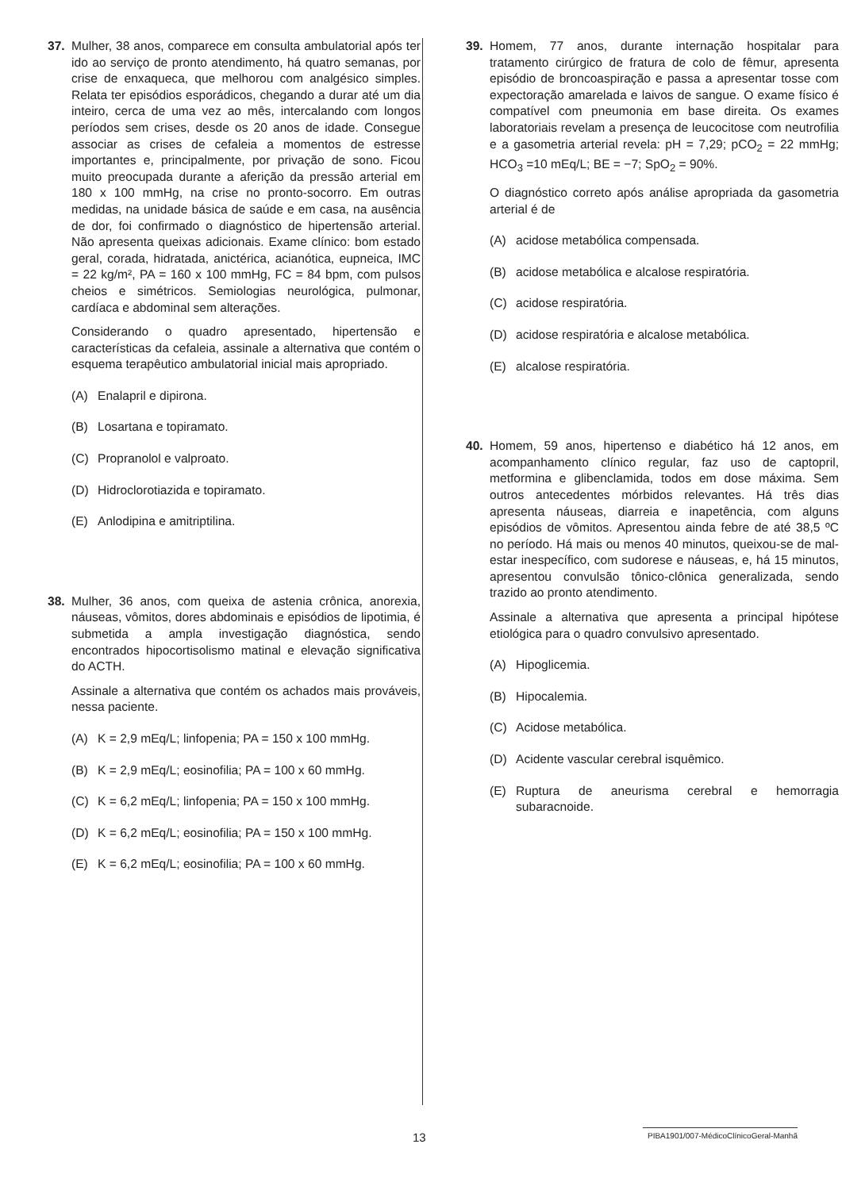37. Mulher, 38 anos, comparece em consulta ambulatorial após ter ido ao serviço de pronto atendimento, há quatro semanas, por crise de enxaqueca, que melhorou com analgésico simples. Relata ter episódios esporádicos, chegando a durar até um dia inteiro, cerca de uma vez ao mês, intercalando com longos períodos sem crises, desde os 20 anos de idade. Consegue associar as crises de cefaleia a momentos de estresse importantes e, principalmente, por privação de sono. Ficou muito preocupada durante a aferição da pressão arterial em 180 x 100 mmHg, na crise no pronto-socorro. Em outras medidas, na unidade básica de saúde e em casa, na ausência de dor, foi confirmado o diagnóstico de hipertensão arterial. Não apresenta queixas adicionais. Exame clínico: bom estado geral, corada, hidratada, anictérica, acianótica, eupneica, IMC = 22 kg/m², PA = 160 x 100 mmHg, FC = 84 bpm, com pulsos cheios e simétricos. Semiologias neurológica, pulmonar, cardíaca e abdominal sem alterações.
Considerando o quadro apresentado, hipertensão e características da cefaleia, assinale a alternativa que contém o esquema terapêutico ambulatorial inicial mais apropriado.
(A) Enalapril e dipirona.
(B) Losartana e topiramato.
(C) Propranolol e valproato.
(D) Hidroclorotiazida e topiramato.
(E) Anlodipina e amitriptilina.
38. Mulher, 36 anos, com queixa de astenia crônica, anorexia, náuseas, vômitos, dores abdominais e episódios de lipotimia, é submetida a ampla investigação diagnóstica, sendo encontrados hipocortisolismo matinal e elevação significativa do ACTH.
Assinale a alternativa que contém os achados mais prováveis, nessa paciente.
(A) K = 2,9 mEq/L; linfopenia; PA = 150 x 100 mmHg.
(B) K = 2,9 mEq/L; eosinofilia; PA = 100 x 60 mmHg.
(C) K = 6,2 mEq/L; linfopenia; PA = 150 x 100 mmHg.
(D) K = 6,2 mEq/L; eosinofilia; PA = 150 x 100 mmHg.
(E) K = 6,2 mEq/L; eosinofilia; PA = 100 x 60 mmHg.
39. Homem, 77 anos, durante internação hospitalar para tratamento cirúrgico de fratura de colo de fêmur, apresenta episódio de broncoaspiração e passa a apresentar tosse com expectoração amarelada e laivos de sangue. O exame físico é compatível com pneumonia em base direita. Os exames laboratoriais revelam a presença de leucocitose com neutrofilia e a gasometria arterial revela: pH = 7,29; pCO<sub>2</sub> = 22 mmHg; HCO<sub>3</sub> =10 mEq/L; BE = −7; SpO<sub>2</sub> = 90%.
O diagnóstico correto após análise apropriada da gasometria arterial é de
(A) acidose metabólica compensada.
(B) acidose metabólica e alcalose respiratória.
(C) acidose respiratória.
(D) acidose respiratória e alcalose metabólica.
(E) alcalose respiratória.
40. Homem, 59 anos, hipertenso e diabético há 12 anos, em acompanhamento clínico regular, faz uso de captopril, metformina e glibenclamida, todos em dose máxima. Sem outros antecedentes mórbidos relevantes. Há três dias apresenta náuseas, diarreia e inapetência, com alguns episódios de vômitos. Apresentou ainda febre de até 38,5 ºC no período. Há mais ou menos 40 minutos, queixou-se de mal-estar inespecífico, com sudorese e náuseas, e, há 15 minutos, apresentou convulsão tônico-clônica generalizada, sendo trazido ao pronto atendimento.
Assinale a alternativa que apresenta a principal hipótese etiológica para o quadro convulsivo apresentado.
(A) Hipoglicemia.
(B) Hipocalemia.
(C) Acidose metabólica.
(D) Acidente vascular cerebral isquêmico.
(E) Ruptura de aneurisma cerebral e hemorragia subaracnoide.
13 PIBA1901/007-MédicoClínicoGeral-Manhã